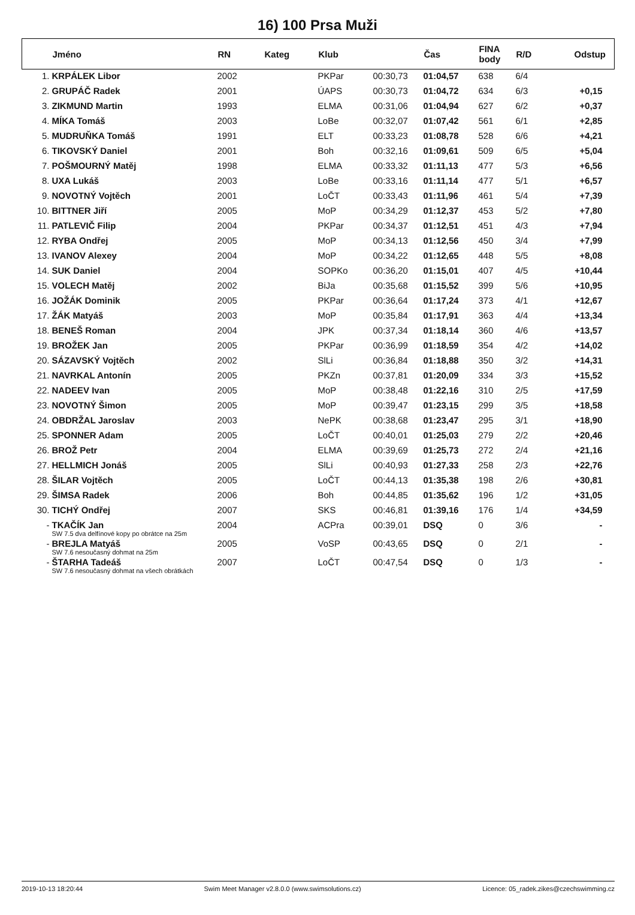16) 100 Prsa Muži
| | Jméno | RN | Kateg | Klub | | Čas | FINA body | R/D | Odstup |
| --- | --- | --- | --- | --- | --- | --- | --- | --- | --- |
| 1. | KRPÁLEK Libor | 2002 | | PKPar | 00:30,73 | 01:04,57 | 638 | 6/4 | |
| 2. | GRUPÁČ Radek | 2001 | | ÚAPS | 00:30,73 | 01:04,72 | 634 | 6/3 | +0,15 |
| 3. | ZIKMUND Martin | 1993 | | ELMA | 00:31,06 | 01:04,94 | 627 | 6/2 | +0,37 |
| 4. | MÍKA Tomáš | 2003 | | LoBe | 00:32,07 | 01:07,42 | 561 | 6/1 | +2,85 |
| 5. | MUDRUŇKA Tomáš | 1991 | | ELT | 00:33,23 | 01:08,78 | 528 | 6/6 | +4,21 |
| 6. | TIKOVSKÝ Daniel | 2001 | | Boh | 00:32,16 | 01:09,61 | 509 | 6/5 | +5,04 |
| 7. | POŠMOURNÝ Matěj | 1998 | | ELMA | 00:33,32 | 01:11,13 | 477 | 5/3 | +6,56 |
| 8. | UXA Lukáš | 2003 | | LoBe | 00:33,16 | 01:11,14 | 477 | 5/1 | +6,57 |
| 9. | NOVOTNÝ Vojtěch | 2001 | | LoČT | 00:33,43 | 01:11,96 | 461 | 5/4 | +7,39 |
| 10. | BITTNER Jiří | 2005 | | MoP | 00:34,29 | 01:12,37 | 453 | 5/2 | +7,80 |
| 11. | PATLEVIČ Filip | 2004 | | PKPar | 00:34,37 | 01:12,51 | 451 | 4/3 | +7,94 |
| 12. | RYBA Ondřej | 2005 | | MoP | 00:34,13 | 01:12,56 | 450 | 3/4 | +7,99 |
| 13. | IVANOV Alexey | 2004 | | MoP | 00:34,22 | 01:12,65 | 448 | 5/5 | +8,08 |
| 14. | SUK Daniel | 2004 | | SOPKo | 00:36,20 | 01:15,01 | 407 | 4/5 | +10,44 |
| 15. | VOLECH Matěj | 2002 | | BiJa | 00:35,68 | 01:15,52 | 399 | 5/6 | +10,95 |
| 16. | JOŽÁK Dominik | 2005 | | PKPar | 00:36,64 | 01:17,24 | 373 | 4/1 | +12,67 |
| 17. | ŽÁK Matyáš | 2003 | | MoP | 00:35,84 | 01:17,91 | 363 | 4/4 | +13,34 |
| 18. | BENEŠ Roman | 2004 | | JPK | 00:37,34 | 01:18,14 | 360 | 4/6 | +13,57 |
| 19. | BROŽEK Jan | 2005 | | PKPar | 00:36,99 | 01:18,59 | 354 | 4/2 | +14,02 |
| 20. | SÁZAVSKÝ Vojtěch | 2002 | | SlLi | 00:36,84 | 01:18,88 | 350 | 3/2 | +14,31 |
| 21. | NAVRKAL Antonín | 2005 | | PKZn | 00:37,81 | 01:20,09 | 334 | 3/3 | +15,52 |
| 22. | NADEEV Ivan | 2005 | | MoP | 00:38,48 | 01:22,16 | 310 | 2/5 | +17,59 |
| 23. | NOVOTNÝ Šimon | 2005 | | MoP | 00:39,47 | 01:23,15 | 299 | 3/5 | +18,58 |
| 24. | OBDRŽAL Jaroslav | 2003 | | NePK | 00:38,68 | 01:23,47 | 295 | 3/1 | +18,90 |
| 25. | SPONNER Adam | 2005 | | LoČT | 00:40,01 | 01:25,03 | 279 | 2/2 | +20,46 |
| 26. | BROŽ Petr | 2004 | | ELMA | 00:39,69 | 01:25,73 | 272 | 2/4 | +21,16 |
| 27. | HELLMICH Jonáš | 2005 | | SlLi | 00:40,93 | 01:27,33 | 258 | 2/3 | +22,76 |
| 28. | ŠILAR Vojtěch | 2005 | | LoČT | 00:44,13 | 01:35,38 | 198 | 2/6 | +30,81 |
| 29. | ŠIMSA Radek | 2006 | | Boh | 00:44,85 | 01:35,62 | 196 | 1/2 | +31,05 |
| 30. | TICHÝ Ondřej | 2007 | | SKS | 00:46,81 | 01:39,16 | 176 | 1/4 | +34,59 |
| - | TKAČÍK Jan SW 7.5 dva delfínové kopy po obrátce na 25m | 2004 | | ACPra | 00:39,01 | DSQ | 0 | 3/6 | - |
| - | BREJLA Matyáš SW 7.6 nesoučasný dohmat na 25m | 2005 | | VoSP | 00:43,65 | DSQ | 0 | 2/1 | - |
| - | ŠTARHA Tadeáš SW 7.6 nesoučasný dohmat na všech obrátkách | 2007 | | LoČT | 00:47,54 | DSQ | 0 | 1/3 | - |
2019-10-13 18:20:44 Swim Meet Manager v2.8.0.0 (www.swimsolutions.cz) Licence: 05_radek.zikes@czechswimming.cz